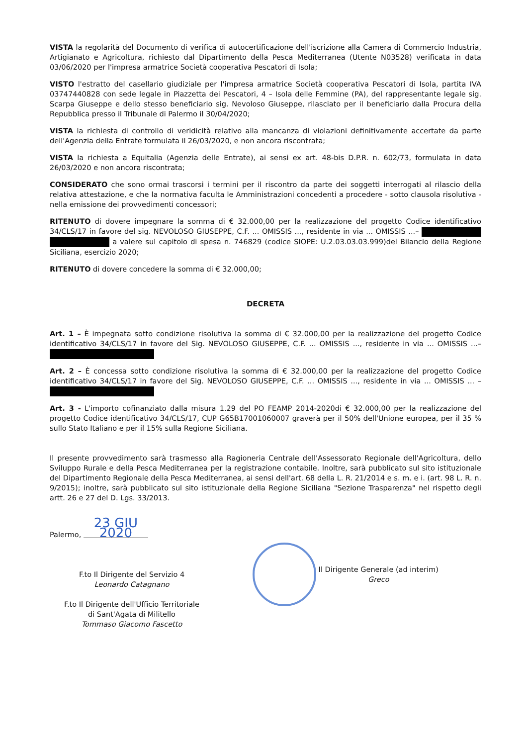VISTA la regolarità del Documento di verifica di autocertificazione dell'iscrizione alla Camera di Commercio Industria, Artigianato e Agricoltura, richiesto dal Dipartimento della Pesca Mediterranea (Utente N03528) verificata in data 03/06/2020 per l'impresa armatrice Società cooperativa Pescatori di Isola;
VISTO l'estratto del casellario giudiziale per l'impresa armatrice Società cooperativa Pescatori di Isola, partita IVA 03747440828 con sede legale in Piazzetta dei Pescatori, 4 – Isola delle Femmine (PA), del rappresentante legale sig. Scarpa Giuseppe e dello stesso beneficiario sig. Nevoloso Giuseppe, rilasciato per il beneficiario dalla Procura della Repubblica presso il Tribunale di Palermo il 30/04/2020;
VISTA la richiesta di controllo di veridicità relativo alla mancanza di violazioni definitivamente accertate da parte dell'Agenzia della Entrate formulata il 26/03/2020, e non ancora riscontrata;
VISTA la richiesta a Equitalia (Agenzia delle Entrate), ai sensi ex art. 48-bis D.P.R. n. 602/73, formulata in data 26/03/2020 e non ancora riscontrata;
CONSIDERATO che sono ormai trascorsi i termini per il riscontro da parte dei soggetti interrogati al rilascio della relativa attestazione, e che la normativa faculta le Amministrazioni concedenti a procedere - sotto clausola risolutiva - nella emissione dei provvedimenti concessori;
RITENUTO di dovere impegnare la somma di € 32.000,00 per la realizzazione del progetto Codice identificativo 34/CLS/17 in favore del sig. NEVOLOSO GIUSEPPE, C.F. ... OMISSIS ..., residente in via ... OMISSIS ...– a valere sul capitolo di spesa n. 746829 (codice SIOPE: U.2.03.03.03.999)del Bilancio della Regione Siciliana, esercizio 2020;
RITENUTO di dovere concedere la somma di € 32.000,00;
DECRETA
Art. 1 – È impegnata sotto condizione risolutiva la somma di € 32.000,00 per la realizzazione del progetto Codice identificativo 34/CLS/17 in favore del Sig. NEVOLOSO GIUSEPPE, C.F. ... OMISSIS ..., residente in via ... OMISSIS ...–
Art. 2 – È concessa sotto condizione risolutiva la somma di € 32.000,00 per la realizzazione del progetto Codice identificativo 34/CLS/17 in favore del Sig. NEVOLOSO GIUSEPPE, C.F. ... OMISSIS ..., residente in via ... OMISSIS ... –
Art. 3 - L'importo cofinanziato dalla misura 1.29 del PO FEAMP 2014-2020di € 32.000,00 per la realizzazione del progetto Codice identificativo 34/CLS/17, CUP G65B17001060007 graverà per il 50% dell'Unione europea, per il 35 % sullo Stato Italiano e per il 15% sulla Regione Siciliana.
Il presente provvedimento sarà trasmesso alla Ragioneria Centrale dell'Assessorato Regionale dell'Agricoltura, dello Sviluppo Rurale e della Pesca Mediterranea per la registrazione contabile. Inoltre, sarà pubblicato sul sito istituzionale del Dipartimento Regionale della Pesca Mediterranea, ai sensi dell'art. 68 della L. R. 21/2014 e s. m. e i. (art. 98 L. R. n. 9/2015); inoltre, sarà pubblicato sul sito istituzionale della Regione Siciliana "Sezione Trasparenza" nel rispetto degli artt. 26 e 27 del D. Lgs. 33/2013.
Palermo, 23 GIU 2020
F.to Il Dirigente del Servizio 4
Leonardo Catagnano
F.to Il Dirigente dell'Ufficio Territoriale
di Sant'Agata di Militello
Tommaso Giacomo Fascetto
Il Dirigente Generale (ad interim)
Greco